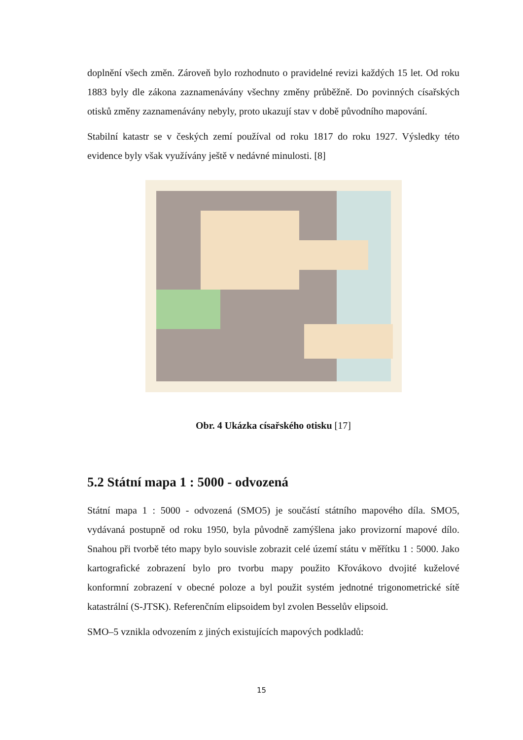doplnění všech změn. Zároveň bylo rozhodnuto o pravidelné revizi každých 15 let. Od roku 1883 byly dle zákona zaznamenávány všechny změny průběžně. Do povinných císařských otisků změny zaznamenávány nebyly, proto ukazují stav v době původního mapování.
Stabilní katastr se v českých zemí používal od roku 1817 do roku 1927. Výsledky této evidence byly však využívány ještě v nedávné minulosti. [8]
Obr. 4 Ukázka císařského otisku [17]
5.2 Státní mapa 1 : 5000 - odvozená
Státní mapa 1 : 5000 - odvozená (SMO5) je součástí státního mapového díla. SMO5, vydávaná postupně od roku 1950, byla původně zamýšlena jako provizorní mapové dílo. Snahou při tvorbě této mapy bylo souvisle zobrazit celé území státu v měřítku 1 : 5000. Jako kartografické zobrazení bylo pro tvorbu mapy použito Křovákovo dvojité kuželové konformní zobrazení v obecné poloze a byl použit systém jednotné trigonometrické sítě katastrální (S-JTSK). Referenčním elipsoidem byl zvolen Besselův elipsoid.
SMO–5 vznikla odvozením z jiných existujících mapových podkladů:
15